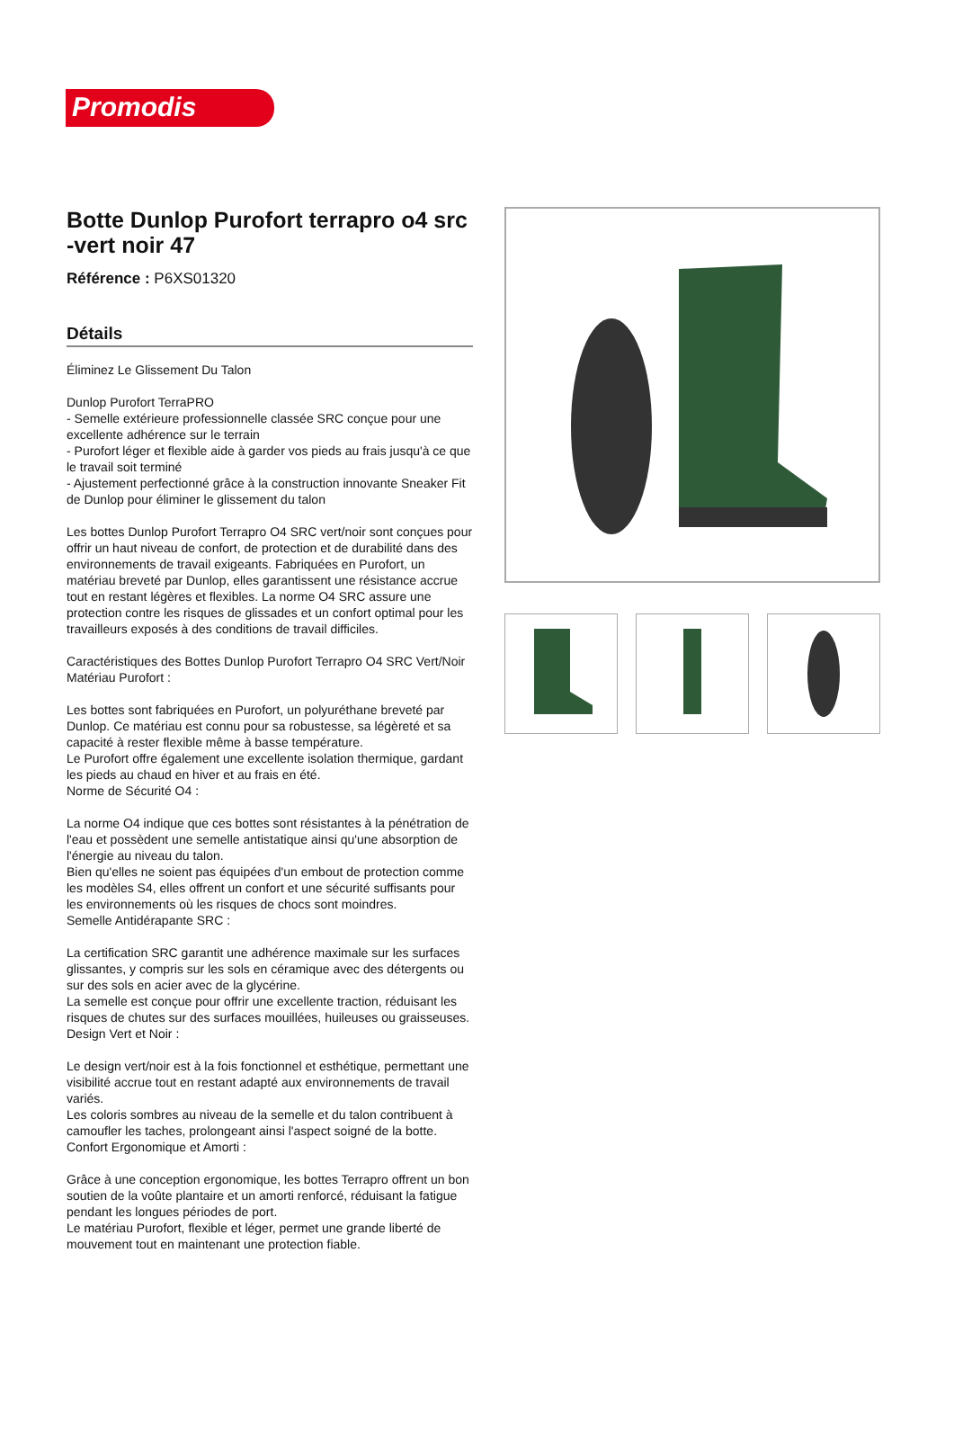Promodis
Botte Dunlop Purofort terrapro o4 src -vert noir 47
Référence : P6XS01320
Détails
Éliminez Le Glissement Du Talon
Dunlop Purofort TerraPRO
- Semelle extérieure professionnelle classée SRC conçue pour une excellente adhérence sur le terrain
- Purofort léger et flexible aide à garder vos pieds au frais jusqu'à ce que le travail soit terminé
- Ajustement perfectionné grâce à la construction innovante Sneaker Fit de Dunlop pour éliminer le glissement du talon
Les bottes Dunlop Purofort Terrapro O4 SRC vert/noir sont conçues pour offrir un haut niveau de confort, de protection et de durabilité dans des environnements de travail exigeants. Fabriquées en Purofort, un matériau breveté par Dunlop, elles garantissent une résistance accrue tout en restant légères et flexibles. La norme O4 SRC assure une protection contre les risques de glissades et un confort optimal pour les travailleurs exposés à des conditions de travail difficiles.
Caractéristiques des Bottes Dunlop Purofort Terrapro O4 SRC Vert/Noir
Matériau Purofort :
Les bottes sont fabriquées en Purofort, un polyuréthane breveté par Dunlop. Ce matériau est connu pour sa robustesse, sa légèreté et sa capacité à rester flexible même à basse température.
Le Purofort offre également une excellente isolation thermique, gardant les pieds au chaud en hiver et au frais en été.
Norme de Sécurité O4 :
La norme O4 indique que ces bottes sont résistantes à la pénétration de l'eau et possèdent une semelle antistatique ainsi qu'une absorption de l'énergie au niveau du talon.
Bien qu'elles ne soient pas équipées d'un embout de protection comme les modèles S4, elles offrent un confort et une sécurité suffisants pour les environnements où les risques de chocs sont moindres.
Semelle Antidérapante SRC :
La certification SRC garantit une adhérence maximale sur les surfaces glissantes, y compris sur les sols en céramique avec des détergents ou sur des sols en acier avec de la glycérine.
La semelle est conçue pour offrir une excellente traction, réduisant les risques de chutes sur des surfaces mouillées, huileuses ou graisseuses.
Design Vert et Noir :
Le design vert/noir est à la fois fonctionnel et esthétique, permettant une visibilité accrue tout en restant adapté aux environnements de travail variés.
Les coloris sombres au niveau de la semelle et du talon contribuent à camoufler les taches, prolongeant ainsi l'aspect soigné de la botte.
Confort Ergonomique et Amorti :
Grâce à une conception ergonomique, les bottes Terrapro offrent un bon soutien de la voûte plantaire et un amorti renforcé, réduisant la fatigue pendant les longues périodes de port.
Le matériau Purofort, flexible et léger, permet une grande liberté de mouvement tout en maintenant une protection fiable.